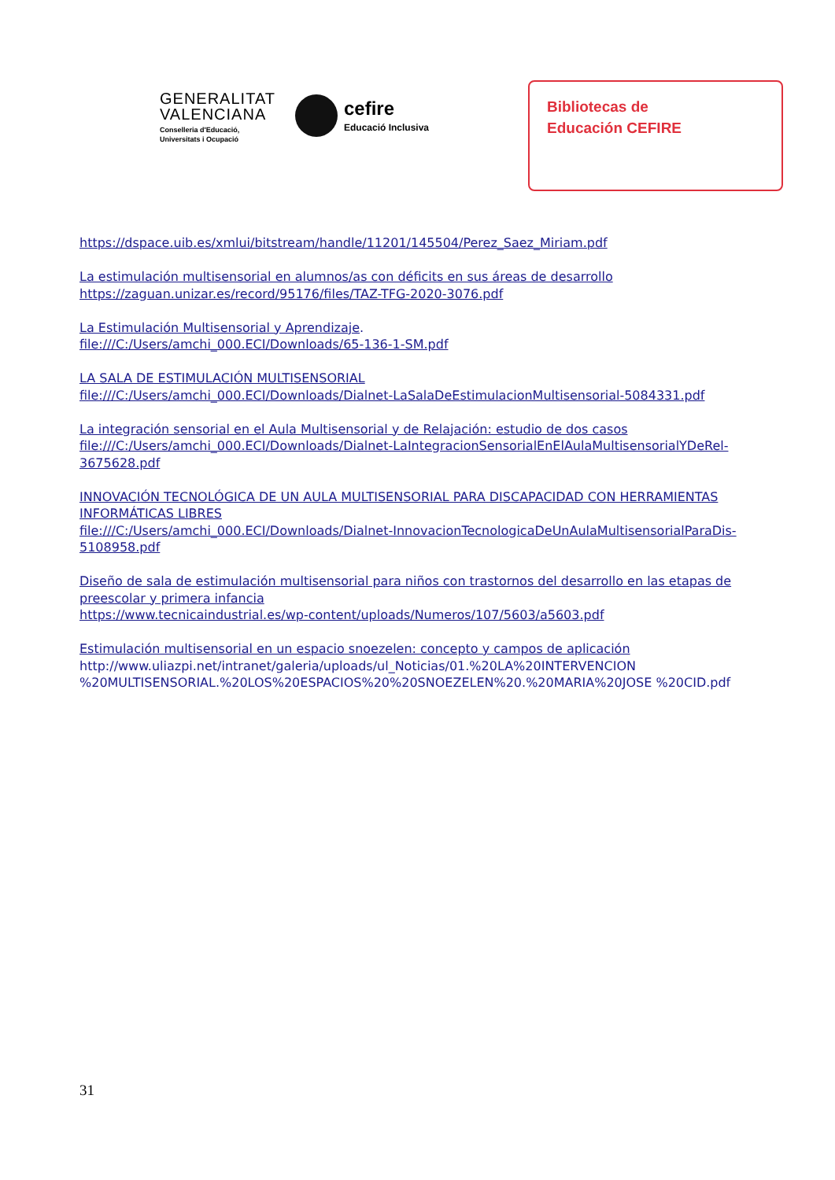GENERALITAT
VALENCIANA
Conselleria d'Educació,
Universitats i Ocupació
cefire
Educació Inclusiva
Bibliotecas de
Educación CEFIRE
https://dspace.uib.es/xmlui/bitstream/handle/11201/145504/Perez_Saez_Miriam.pdf
La estimulación multisensorial en alumnos/as con déficits en sus áreas de desarrollo
https://zaguan.unizar.es/record/95176/files/TAZ-TFG-2020-3076.pdf
La Estimulación Multisensorial y Aprendizaje.
file:///C:/Users/amchi_000.ECI/Downloads/65-136-1-SM.pdf
LA SALA DE ESTIMULACIÓN MULTISENSORIAL
file:///C:/Users/amchi_000.ECI/Downloads/Dialnet-LaSalaDeEstimulacionMultisensorial-5084331.pdf
La integración sensorial en el Aula Multisensorial y de Relajación: estudio de dos casos
file:///C:/Users/amchi_000.ECI/Downloads/Dialnet-LaIntegracionSensorialEnElAulaMultisensorialYDeRel-3675628.pdf
INNOVACIÓN TECNOLÓGICA DE UN AULA MULTISENSORIAL PARA DISCAPACIDAD CON HERRAMIENTAS INFORMÁTICAS LIBRES
file:///C:/Users/amchi_000.ECI/Downloads/Dialnet-InnovacionTecnologicaDeUnAulaMultisensorialParaDis-5108958.pdf
Diseño de sala de estimulación multisensorial para niños con trastornos del desarrollo en las etapas de preescolar y primera infancia
https://www.tecnicaindustrial.es/wp-content/uploads/Numeros/107/5603/a5603.pdf
Estimulación multisensorial en un espacio snoezelen: concepto y campos de aplicación
http://www.uliazpi.net/intranet/galeria/uploads/ul_Noticias/01.%20LA%20INTERVENCION %20MULTISENSORIAL.%20LOS%20ESPACIOS%20%20SNOEZELEN%20.%20MARIA%20JOSE %20CID.pdf
31